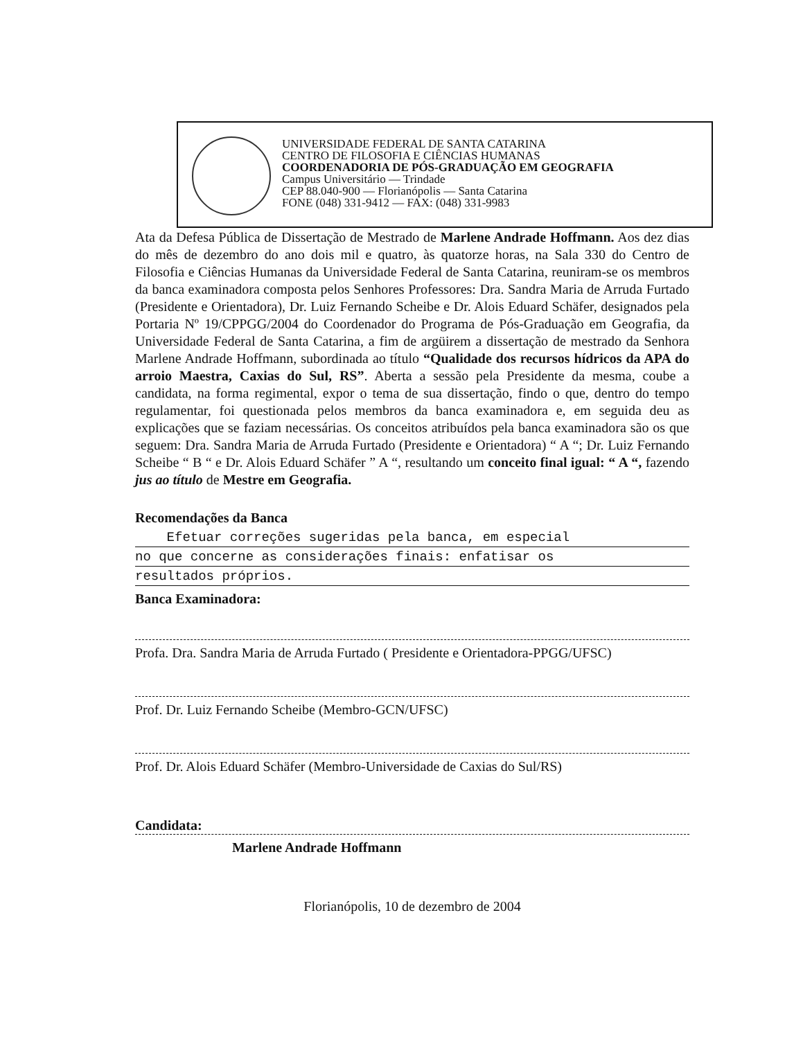UNIVERSIDADE FEDERAL DE SANTA CATARINA
CENTRO DE FILOSOFIA E CIÊNCIAS HUMANAS
COORDENADORIA DE PÓS-GRADUAÇÃO EM GEOGRAFIA
Campus Universitário — Trindade
CEP 88.040-900 — Florianópolis — Santa Catarina
FONE (048) 331-9412 — FAX: (048) 331-9983
Ata da Defesa Pública de Dissertação de Mestrado de Marlene Andrade Hoffmann. Aos dez dias do mês de dezembro do ano dois mil e quatro, às quatorze horas, na Sala 330 do Centro de Filosofia e Ciências Humanas da Universidade Federal de Santa Catarina, reuniram-se os membros da banca examinadora composta pelos Senhores Professores: Dra. Sandra Maria de Arruda Furtado (Presidente e Orientadora), Dr. Luiz Fernando Scheibe e Dr. Alois Eduard Schäfer, designados pela Portaria Nº 19/CPPGG/2004 do Coordenador do Programa de Pós-Graduação em Geografia, da Universidade Federal de Santa Catarina, a fim de argüirem a dissertação de mestrado da Senhora Marlene Andrade Hoffmann, subordinada ao título “Qualidade dos recursos hídricos da APA do arroio Maestra, Caxias do Sul, RS”. Aberta a sessão pela Presidente da mesma, coube a candidata, na forma regimental, expor o tema de sua dissertação, findo o que, dentro do tempo regulamentar, foi questionada pelos membros da banca examinadora e, em seguida deu as explicações que se faziam necessárias. Os conceitos atribuídos pela banca examinadora são os que seguem: Dra. Sandra Maria de Arruda Furtado (Presidente e Orientadora) “ A “; Dr. Luiz Fernando Scheibe “ B “ e Dr. Alois Eduard Schäfer ” A “, resultando um conceito final igual: “ A “, fazendo jus ao título de Mestre em Geografia.
Recomendações da Banca
Efetuar correções sugeridas pela banca, em especial
no que concerne as considerações finais: enfatisar os
resultados próprios.
Banca Examinadora:
Profa. Dra. Sandra Maria de Arruda Furtado ( Presidente e Orientadora-PPGG/UFSC)
Prof. Dr. Luiz Fernando Scheibe (Membro-GCN/UFSC)
Prof. Dr. Alois Eduard Schäfer (Membro-Universidade de Caxias do Sul/RS)
Candidata:
Marlene Andrade Hoffmann
Florianópolis, 10 de dezembro de 2004